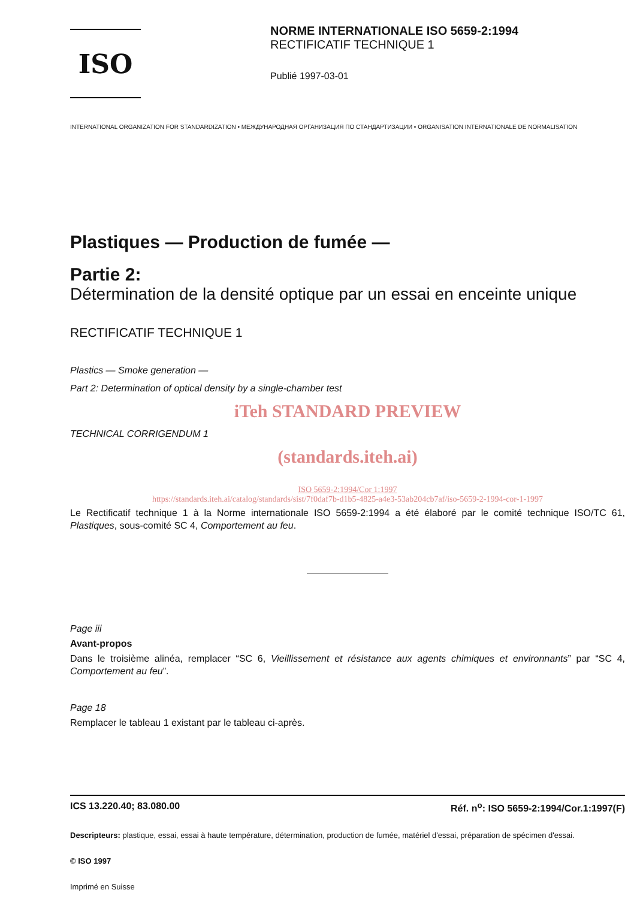ISO
NORME INTERNATIONALE ISO 5659-2:1994
RECTIFICATIF TECHNIQUE 1
Publié 1997-03-01
INTERNATIONAL ORGANIZATION FOR STANDARDIZATION • МЕЖДУНАРОДНАЯ ОРГАНИЗАЦИЯ ПО СТАНДАРТИЗАЦИИ • ORGANISATION INTERNATIONALE DE NORMALISATION
Plastiques — Production de fumée —
Partie 2:
Détermination de la densité optique par un essai en enceinte unique
RECTIFICATIF TECHNIQUE 1
Plastics — Smoke generation —
Part 2: Determination of optical density by a single-chamber test
iTeh STANDARD PREVIEW
TECHNICAL CORRIGENDUM 1
(standards.iteh.ai)
ISO 5659-2:1994/Cor 1:1997
https://standards.iteh.ai/catalog/standards/sist/7f0daf7b-d1b5-4825-a4e3-53ab204cb7af/iso-5659-2-1994-cor-1-1997
Le Rectificatif technique 1 à la Norme internationale ISO 5659-2:1994 a été élaboré par le comité technique ISO/TC 61, Plastiques, sous-comité SC 4, Comportement au feu.
Page iii
Avant-propos
Dans le troisième alinéa, remplacer “SC 6, Vieillissement et résistance aux agents chimiques et environnants” par “SC 4, Comportement au feu”.
Page 18
Remplacer le tableau 1 existant par le tableau ci-après.
ICS 13.220.40; 83.080.00 Réf. n<sup>o</sup>: ISO 5659-2:1994/Cor.1:1997(F)
Descripteurs: plastique, essai, essai à haute température, détermination, production de fumée, matériel d'essai, préparation de spécimen d'essai.
© ISO 1997
Imprimé en Suisse